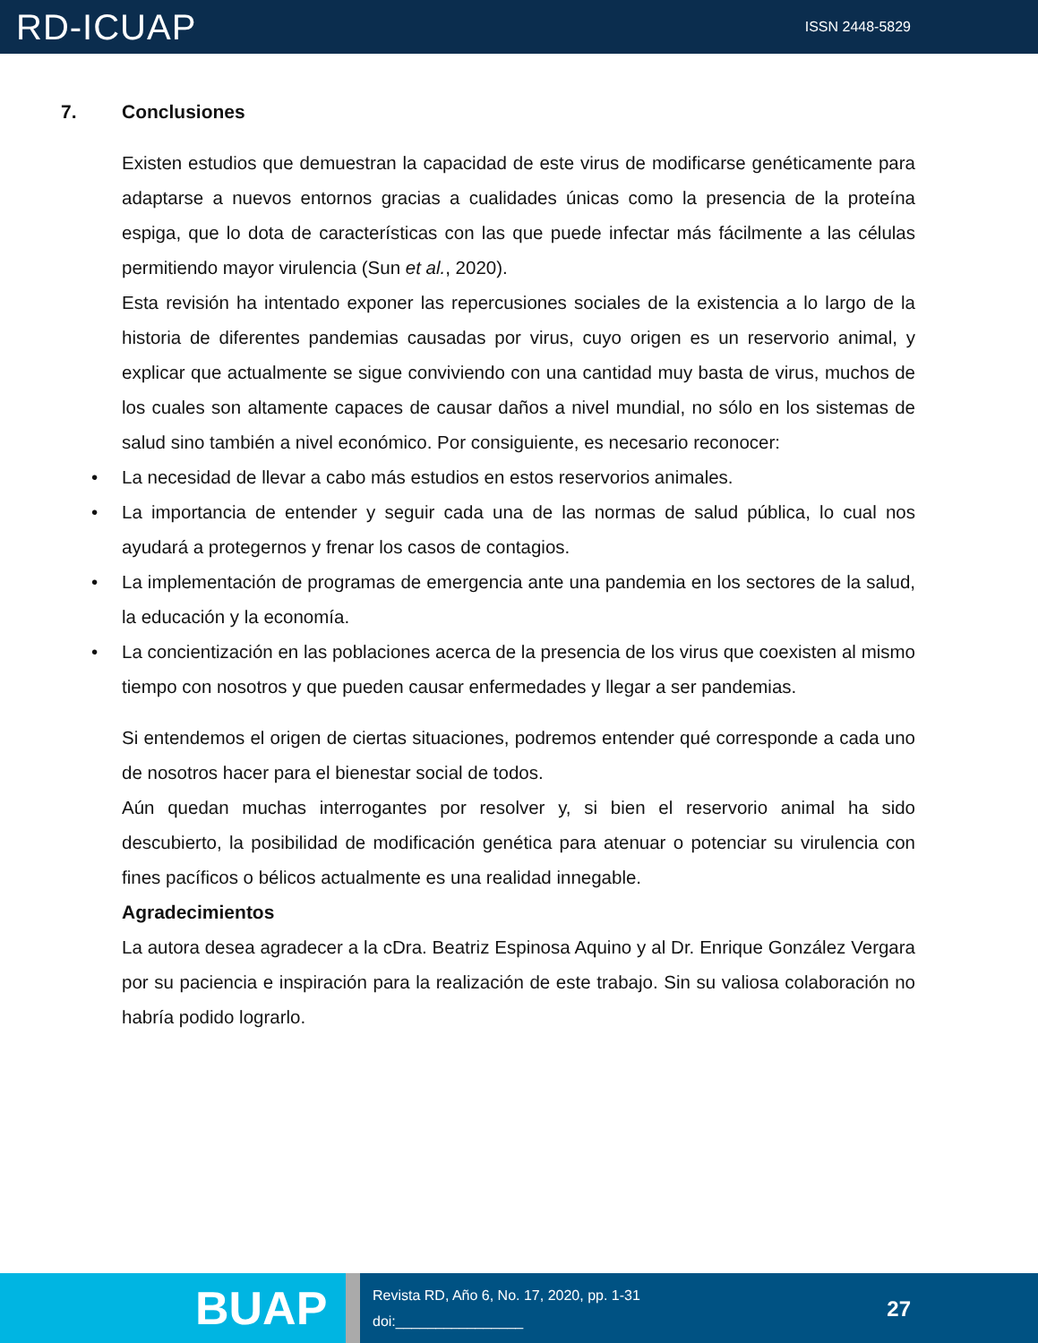RD-ICUAP
ISSN 2448-5829
7. Conclusiones
Existen estudios que demuestran la capacidad de este virus de modificarse genéticamente para adaptarse a nuevos entornos gracias a cualidades únicas como la presencia de la proteína espiga, que lo dota de características con las que puede infectar más fácilmente a las células permitiendo mayor virulencia (Sun et al., 2020).
Esta revisión ha intentado exponer las repercusiones sociales de la existencia a lo largo de la historia de diferentes pandemias causadas por virus, cuyo origen es un reservorio animal, y explicar que actualmente se sigue conviviendo con una cantidad muy basta de virus, muchos de los cuales son altamente capaces de causar daños a nivel mundial, no sólo en los sistemas de salud sino también a nivel económico. Por consiguiente, es necesario reconocer:
• La necesidad de llevar a cabo más estudios en estos reservorios animales.
• La importancia de entender y seguir cada una de las normas de salud pública, lo cual nos ayudará a protegernos y frenar los casos de contagios.
• La implementación de programas de emergencia ante una pandemia en los sectores de la salud, la educación y la economía.
• La concientización en las poblaciones acerca de la presencia de los virus que coexisten al mismo tiempo con nosotros y que pueden causar enfermedades y llegar a ser pandemias.
Si entendemos el origen de ciertas situaciones, podremos entender qué corresponde a cada uno de nosotros hacer para el bienestar social de todos.
Aún quedan muchas interrogantes por resolver y, si bien el reservorio animal ha sido descubierto, la posibilidad de modificación genética para atenuar o potenciar su virulencia con fines pacíficos o bélicos actualmente es una realidad innegable.
Agradecimientos
La autora desea agradecer a la cDra. Beatriz Espinosa Aquino y al Dr. Enrique González Vergara por su paciencia e inspiración para la realización de este trabajo. Sin su valiosa colaboración no habría podido lograrlo.
BUAP
Revista RD, Año 6, No. 17, 2020, pp. 1-31
doi:________________
27